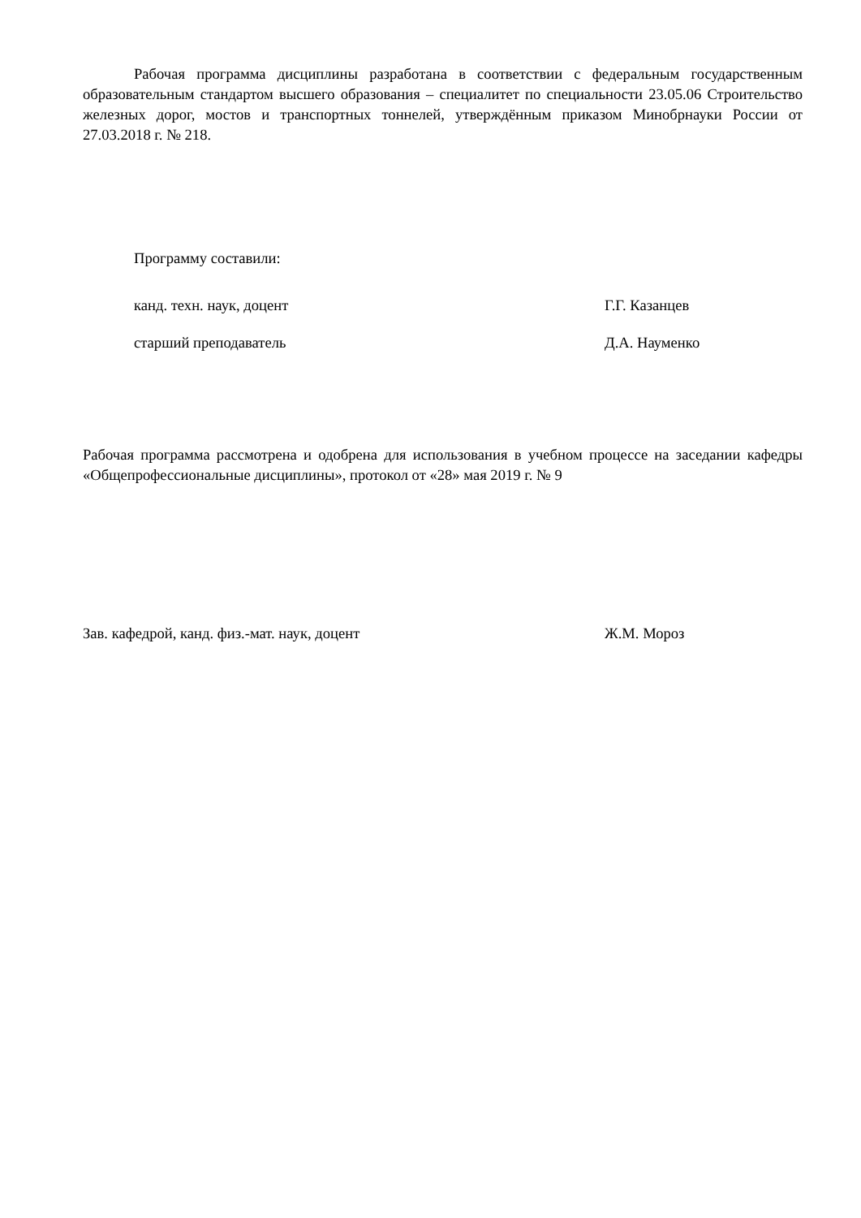Рабочая программа дисциплины разработана в соответствии с федеральным государственным образовательным стандартом высшего образования – специалитет по специальности 23.05.06 Строительство железных дорог, мостов и транспортных тоннелей, утверждённым приказом Минобрнауки России от 27.03.2018 г. № 218.
Программу составили:
канд. техн. наук, доцент Г.Г. Казанцев
старший преподаватель Д.А. Науменко
Рабочая программа рассмотрена и одобрена для использования в учебном процессе на заседании кафедры «Общепрофессиональные дисциплины», протокол от «28» мая 2019 г. № 9
Зав. кафедрой, канд. физ.-мат. наук, доцент Ж.М. Мороз